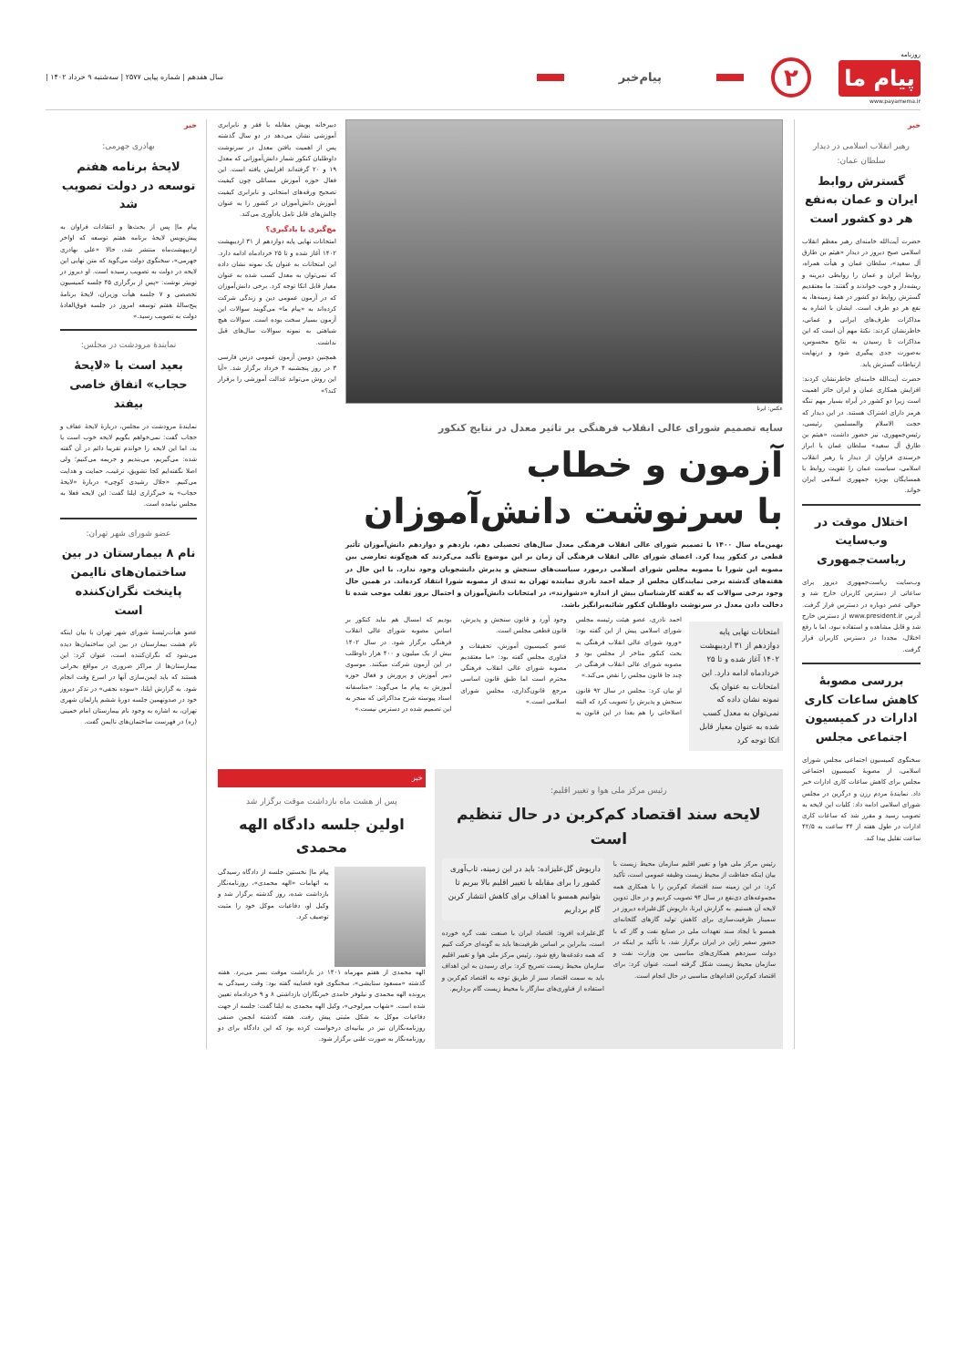روزنامه
پیام ما
www.payamema.ir
۲
پیام‌خبر
سال هفدهم | شماره پیاپی ۲۵۷۷ | سه‌شنبه ۹ خرداد ۱۴۰۲ |
خبر
رهبر انقلاب اسلامی در دیدار سلطان عمان:
گسترش روابط ایران و عمان به‌نفع هر دو کشور است
حضرت آیت‌الله خامنه‌ای رهبر معظم انقلاب اسلامی صبح دیروز در دیدار «هیثم بن طارق آل سعید»، سلطان عمان و هیأت همراه، روابط ایران و عمان را روابطی دیرینه و ریشه‌دار و خوب خواندند و گفتند: ما معتقدیم گسترش روابط دو کشور در همهٔ زمینه‌ها، به نفع هر دو طرف است. ایشان با اشاره به مذاکرات طرف‌های ایرانی و عمانی، خاطرنشان کردند: نکتهٔ مهم آن است که این مذاکرات تا رسیدن به نتایج محسوس، به‌صورت جدی پیگیری شود و درنهایت ارتباطات گسترش یابد.
حضرت آیت‌الله خامنه‌ای خاطرنشان کردند: افزایش همکاری عمان و ایران حائز اهمیت است زیرا دو کشور در آبراه بسیار مهم تنگه هرمز دارای اشتراک هستند. در این دیدار که حجت الاسلام والمسلمین رئیسی، رئیس‌جمهوری، نیز حضور داشت، «هیثم بن طارق آل سعید» سلطان عمان با ابراز خرسندی فراوان از دیدار با رهبر انقلاب اسلامی، سیاست عمان را تقویت روابط با همسایگان بویژه جمهوری اسلامی ایران خواند.
اختلال موقت در وب‌سایت ریاست‌جمهوری
وب‌سایت ریاست‌جمهوری دیروز برای ساعاتی از دسترس کاربران خارج شد و حوالی عصر دوباره در دسترس قرار گرفت. آدرس www.president.ir از دسترس خارج شد و قابل مشاهده و استفاده نبود، اما با رفع اختلال، مجددا در دسترس کاربران قرار گرفت.
بررسی مصوبهٔ کاهش ساعات کاری ادارات در کمیسیون اجتماعی مجلس
سخنگوی کمیسیون اجتماعی مجلس شورای اسلامی، از مصوبهٔ کمیسیون اجتماعی مجلس برای کاهش ساعات کاری ادارات خبر داد. نمایندهٔ مردم رزن و درگزین در مجلس شورای اسلامی ادامه داد: کلیات این لایحه به تصویب رسید و مقرر شد که ساعات کاری ادارات در طول هفته از ۴۴ ساعت به ۴۲/۵ ساعت تقلیل پیدا کند.
عکس: ایرنا
سایه تصمیم شورای عالی انقلاب فرهنگی بر تاثیر معدل در نتایج کنکور
آزمون و خطاب
با سرنوشت دانش‌آموزان
بهمن‌ماه سال ۱۴۰۰ با تصمیم شورای عالی انقلاب فرهنگی معدل سال‌های تحصیلی دهم، یازدهم و دوازدهم دانش‌آموزان تأثیر قطعی در کنکور پیدا کرد. اعضای شورای عالی انقلاب فرهنگی آن زمان بر این موضوع تأکید می‌کردند که هیچ‌گونه تعارضی بین مصوبه این شورا با مصوبه مجلس شورای اسلامی درمورد سیاست‌های سنجش و پذیرش دانشجویان وجود ندارد. با این حال در هفته‌های گذشته برخی نمایندگان مجلس از جمله احمد نادری نماینده تهران به تندی از مصوبه شورا انتقاد کرده‌اند. در همین حال وجود برخی سوالات که به گفته کارشناسان بیش از اندازه «دشوارند»، در امتحانات دانش‌آموزان و احتمال بروز تقلب موجب شده تا دخالت دادن معدل در سرنوشت داوطلبان کنکور شائبه‌برانگیز باشد.
امتحانات نهایی پایه دوازدهم از ۳۱ اردیبهشت ۱۴۰۲ آغاز شده و تا ۲۵ خردادماه ادامه دارد. این امتحانات به عنوان یک نمونه نشان داده که نمی‌توان به معدل کسب شده به عنوان معیار قابل اتکا توجه کرد
احمد نادری، عضو هیئت رئیسه مجلس شورای اسلامی پیش از این گفته بود: «ورود شورای عالی انقلاب فرهنگی به بحث کنکور متاخر از مجلس بود و مصوبه شورای عالی انقلاب فرهنگی در چند جا قانون مجلس را نقض می‌کند.»
او بیان کرد: مجلس در سال ۹۲ قانون سنجش و پذیرش را تصویب کرد که البته اصلاحاتی را هم بعدا در این قانون به وجود آورد و قانون سنجش و پذیرش، قانون قطعی مجلس است.
عضو کمیسیون آموزش، تحقیقات و فناوری مجلس گفته بود: «ما معتقدیم مصوبه شورای عالی انقلاب فرهنگی محترم است اما طبق قانون اساسی مرجع قانون‌گذاری، مجلس شورای اسلامی است.»
بودیم که امسال هم نباید کنکور بر اساس مصوبه شورای عالی انقلاب فرهنگی برگزار شود. در سال ۱۴۰۲ بیش از یک میلیون و ۴۰۰ هزار داوطلب در این آزمون شرکت میکنند. موسوی دبیر آموزش و پرورش و فعال حوزه آموزش به پیام ما می‌گوید: «متاسفانه اسناد پیوسته شرح مذاکراتی که منجر به این تصمیم شده در دسترس نیست.»
دبیرخانه پویش مقابله با فقر و نابرابری آموزشی نشان می‌دهد در دو سال گذشته پس از اهمیت یافتن معدل در سرنوشت داوطلبان کنکور شمار دانش‌آموزانی که معدل ۱۹ و ۲۰ گرفته‌اند افزایش یافته است. این فعال حوزه آموزش مسائلی چون کیفیت تصحیح ورقه‌های امتحانی و نابرابری کیفیت آموزش دانش‌آموزان در کشور را به عنوان چالش‌های قابل تامل یادآوری می‌کند.
مچ‌گیری یا یادگیری؟
امتحانات نهایی پایه دوازدهم از ۳۱ اردیبهشت ۱۴۰۲ آغاز شده و تا ۲۵ خردادماه ادامه دارد. این امتحانات به عنوان یک نمونه نشان داده که نمی‌توان به معدل کسب شده به عنوان معیار قابل اتکا توجه کرد. برخی دانش‌آموزان که در آزمون عمومی دین و زندگی شرکت کرده‌اند به «پیام ما» می‌گویند سوالات این آزمون بسیار سخت بوده است. سوالات هیچ شباهتی به نمونه سوالات سال‌های قبل نداشت.
همچنین دومین آزمون عمومی درس فارسی ۳ در روز پنجشنبه ۴ خرداد برگزار شد. «آیا این روش می‌تواند عدالت آموزشی را برقرار کند؟»
رئیس مرکز ملی هوا و تغییر اقلیم:
لایحه سند اقتصاد کم‌کربن در حال تنظیم است
رئیس مرکز ملی هوا و تغییر اقلیم سازمان محیط زیست با بیان اینکه حفاظت از محیط زیست وظیفه عمومی است، تأکید کرد: در این زمینه سند اقتصاد کم‌کربن را با همکاری همه مجموعه‌های ذی‌نفع در سال ۹۴ تصویب کردیم و در حال تدوین لایحه آن هستیم. به گزارش ایرنا، داریوش گل‌علیزاده دیروز در سمینار ظرفیت‌سازی برای کاهش تولید گازهای گلخانه‌ای همسو با ایجاد سند تعهدات ملی در صنایع نفت و گاز که با حضور سفیر ژاپن در ایران برگزار شد، با تأکید بر اینکه در دولت سیزدهم همکاری‌های مناسبی بین وزارت نفت و سازمان محیط زیست شکل گرفته است، عنوان کرد: برای اقتصاد کم‌کربن اقدام‌های مناسبی در حال انجام است.
داریوش گل‌علیزاده: باید در این زمینه، تاب‌آوری کشور را برای مقابله با تغییر اقلیم بالا ببریم تا بتوانیم همسو با اهداف برای کاهش انتشار کربن گام برداریم
گل‌علیزاده افزود: اقتصاد ایران با صنعت نفت گره خورده است، بنابراین بر اساس ظرفیت‌ها باید به گونه‌ای حرکت کنیم که همه دغدغه‌ها رفع شود. رئیس مرکز ملی هوا و تغییر اقلیم سازمان محیط زیست تصریح کرد: برای رسیدن به این اهداف باید به سمت اقتصاد سبز از طریق توجه به اقتصاد کم‌کربن و استفاده از فناوری‌های سازگار با محیط زیست گام برداریم.
خبر
پس از هشت ماه بازداشت موقت برگزار شد
اولین جلسه دادگاه الهه محمدی
پیام ما| نخستین جلسه از دادگاه رسیدگی به اتهامات «الهه محمدی»، روزنامه‌نگار بازداشت شده، روز گذشته برگزار شد و وکیل او، دفاعیات موکل خود را مثبت توصیف کرد.
الهه محمدی از هفتم مهرماه ۱۴۰۱ در بازداشت موقت بسر می‌برد. هفته گذشته «مسعود ستایشی»، سخنگوی قوه قضاییه گفته بود: وقت رسیدگی به پرونده الهه محمدی و نیلوفر حامدی خبرنگاران بازداشتی ۸ و ۹ خردادماه تعیین شده است. «شهاب میرلوحی»، وکیل الهه محمدی به ایلنا گفت: جلسه از جهت دفاعیات موکل به شکل مثبتی پیش رفت. هفته گذشته انجمن صنفی روزنامه‌نگاران نیز در بیانیه‌ای درخواست کرده بود که این دادگاه برای دو روزنامه‌نگار به صورت علنی برگزار شود.
خبر
بهادری جهرمی:
لایحهٔ برنامه هفتم توسعه در دولت تصویب شد
پیام ما| پس از بحث‌ها و انتقادات فراوان به پیش‌نویس لایحهٔ برنامه هفتم توسعه که اواخر اردیبهشت‌ماه منتشر شد، حالا «علی بهادری جهرمی»، سخنگوی دولت می‌گوید که متن نهایی این لایحه در دولت به تصویب رسیده است. او دیروز در توییتر نوشت: «پس از برگزاری ۴۵ جلسه کمیسیون تخصصی و ۷ جلسه هیأت وزیران، لایحهٔ برنامهٔ پنج‌سالهٔ هفتم توسعه امروز در جلسه فوق‌العادهٔ دولت به تصویب رسید.»
نمایندهٔ مرودشت در مجلس:
بعید است با «لایحهٔ حجاب» اتفاق خاصی بیفتد
نمایندهٔ مرودشت در مجلس، دربارهٔ لایحهٔ عفاف و حجاب گفت: نمی‌خواهم بگویم لایحه خوب است یا بد، اما این لایحه را خواندم تقریبا دائم در آن گفته شده: می‌گیریم، می‌بندیم و جریمه می‌کنیم؛ ولی اصلا نگفته‌ایم کجا تشویق، ترغیب، حمایت و هدایت می‌کنیم. «جلال رشیدی کوچی» دربارهٔ «لایحهٔ حجاب» به خبرگزاری ایلنا گفت: این لایحه فعلا به مجلس نیامده است.
عضو شورای شهر تهران:
نام ۸ بیمارستان در بین ساختمان‌های ناایمن پایتخت نگران‌کننده است
عضو هیأت‌رئیسهٔ شورای شهر تهران با بیان اینکه نام هشت بیمارستان در بین این ساختمان‌ها دیده می‌شود که نگران‌کننده است، عنوان کرد: این بیمارستان‌ها از مراکز ضروری در مواقع بحرانی هستند که باید ایمن‌سازی آنها در اسرع وقت انجام شود. به گزارش ایلنا، «سوده نجفی» در تذکر دیروز خود در صدونهمین جلسه دورهٔ ششم پارلمان شهری تهران، به اشاره به وجود نام بیمارستان امام خمینی (ره) در فهرست ساختمان‌های ناایمن گفت.